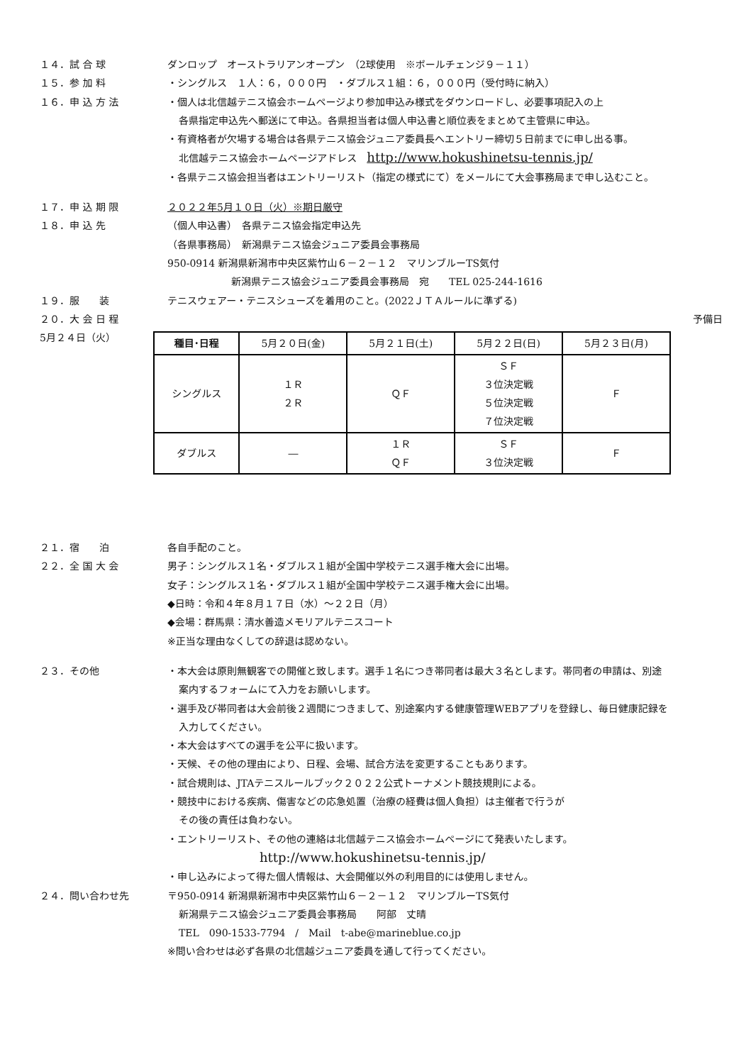１４．試 合 球 ダンロップ　オーストラリアンオープン　（2球使用　※ボールチェンジ９－１１）
１５．参 加 料 ・シングルス　１人：６，０００円　・ダブルス１組：６，０００円（受付時に納入）
１６．申 込 方 法 ・個人は北信越テニス協会ホームページより参加申込み様式をダウンロードし、必要事項記入の上
各県指定申込先へ郵送にて申込。各県担当者は個人申込書と順位表をまとめて主管県に申込。
・有資格者が欠場する場合は各県テニス協会ジュニア委員長へエントリー締切５日前までに申し出る事。
北信越テニス協会ホームページアドレス　http://www.hokushinetsu-tennis.jp/
・各県テニス協会担当者はエントリーリスト（指定の様式にて）をメールにて大会事務局まで申し込むこと。
１７．申 込 期 限 ２０２２年5月１０日（火）※期日厳守
１８．申 込 先 （個人申込書）　各県テニス協会指定申込先
（各県事務局）　新潟県テニス協会ジュニア委員会事務局
950-0914 新潟県新潟市中央区紫竹山６－２－１２　マリンブルーTS気付
新潟県テニス協会ジュニア委員会事務局　宛　　TEL 025-244-1616
１９．服　　装 テニスウェアー・テニスシューズを着用のこと。(2022ＪＴＡルールに準ずる)
２０．大 会 日 程
5月２４日（火）
予備日
| 種目･日程 | 5月２０日(金) | 5月２１日(土) | 5月２２日(日) | 5月２３日(月) |
| シングルス | １Ｒ ２Ｒ | ＱＦ | ＳＦ ３位決定戦 ５位決定戦 ７位決定戦 | Ｆ |
| ダブルス | ― | １Ｒ ＱＦ | ＳＦ ３位決定戦 | Ｆ |
２１．宿　　泊 各自手配のこと。
２２．全 国 大 会 男子：シングルス１名・ダブルス１組が全国中学校テニス選手権大会に出場。
女子：シングルス１名・ダブルス１組が全国中学校テニス選手権大会に出場。
◆日時：令和４年８月１７日（水）～２２日（月）
◆会場：群馬県：清水善造メモリアルテニスコート
※正当な理由なくしての辞退は認めない。
２３．その他 ・本大会は原則無観客での開催と致します。選手１名につき帯同者は最大３名とします。帯同者の申請は、別途
案内するフォームにて入力をお願いします。
・選手及び帯同者は大会前後２週間につきまして、別途案内する健康管理WEBアプリを登録し、毎日健康記録を
入力してください。
・本大会はすべての選手を公平に扱います。
・天候、その他の理由により、日程、会場、試合方法を変更することもあります。
・試合規則は、JTAテニスルールブック２０２２公式トーナメント競技規則による。
・競技中における疾病、傷害などの応急処置（治療の経費は個人負担）は主催者で行うが
その後の責任は負わない。
・エントリーリスト、その他の連絡は北信越テニス協会ホームページにて発表いたします。
http://www.hokushinetsu-tennis.jp/
・申し込みによって得た個人情報は、大会開催以外の利用目的には使用しません。
２４．問い合わせ先 〒950-0914 新潟県新潟市中央区紫竹山６－２－１２　マリンブルーTS気付
新潟県テニス協会ジュニア委員会事務局　　阿部　丈晴
TEL　090-1533-7794　/　Mail　t-abe@marineblue.co.jp
※問い合わせは必ず各県の北信越ジュニア委員を通して行ってください。